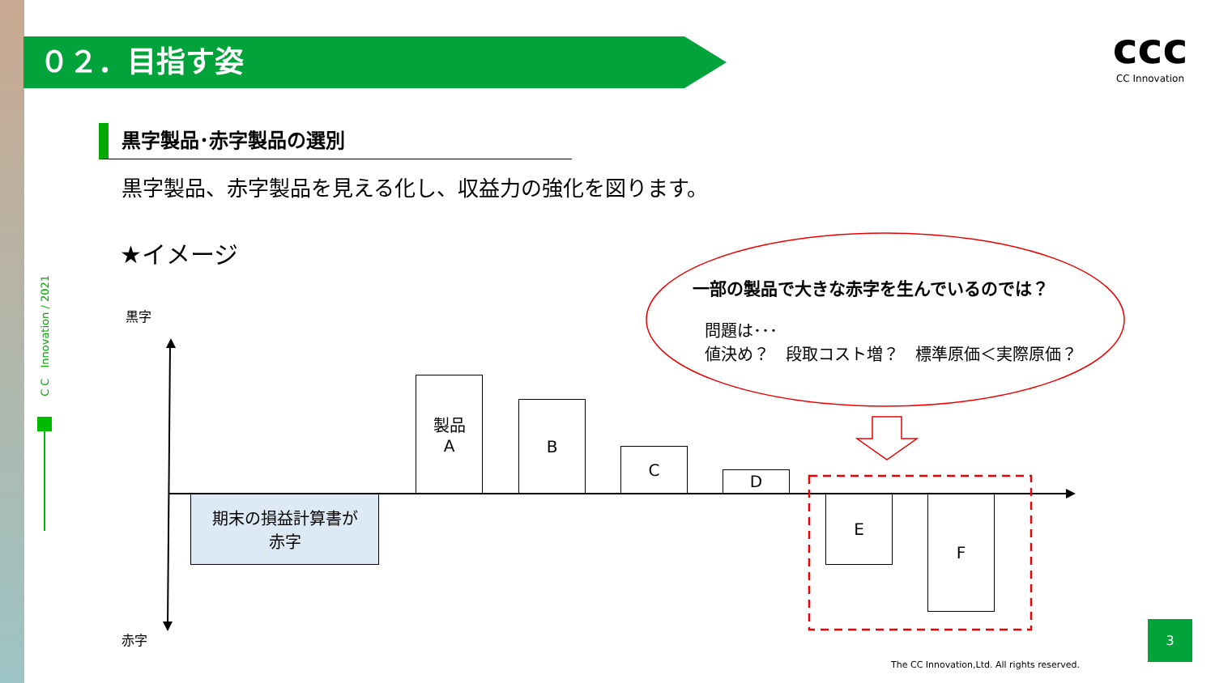０２．目指す姿
ccc
CC Innovation
黒字製品･赤字製品の選別
黒字製品、赤字製品を見える化し、収益力の強化を図ります。
★イメージ
C C　Innovation / 2021
黒字
赤字
一部の製品で大きな赤字を生んでいるのでは？
問題は･･･
値決め？　段取コスト増？　標準原価＜実際原価？
製品
A
B
C
D
期末の損益計算書が
赤字
E F
The CC Innovation,Ltd. All rights reserved.
3